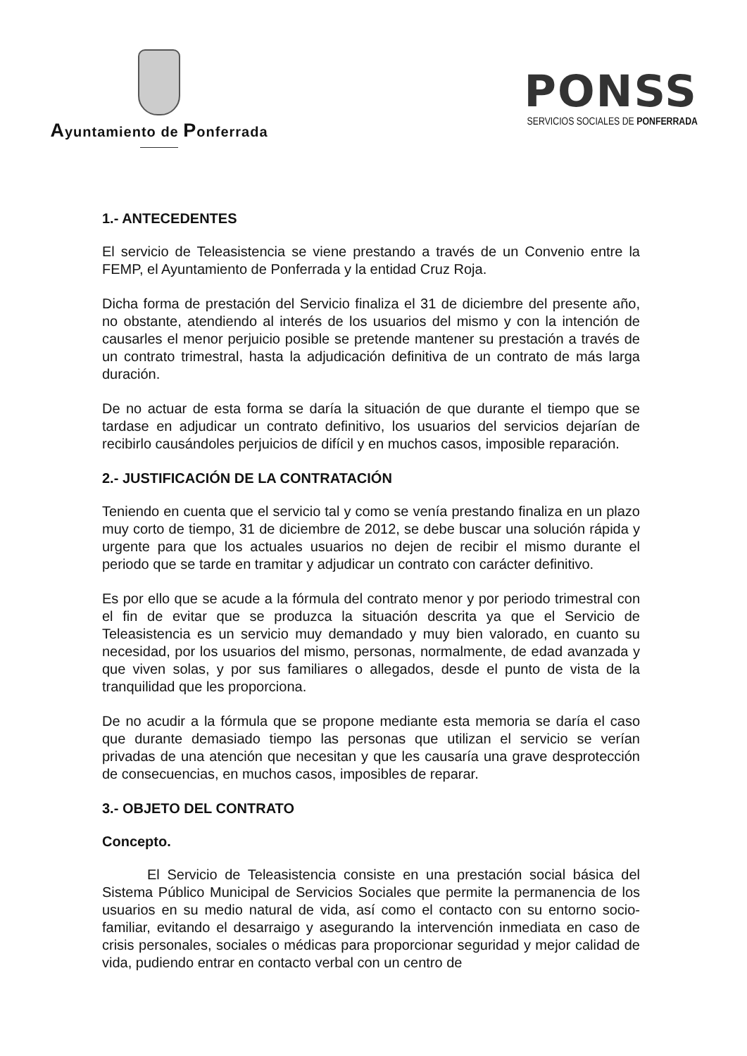Ayuntamiento de Ponferrada
PONSS
SERVICIOS SOCIALES DE PONFERRADA
1.- ANTECEDENTES
El servicio de Teleasistencia se viene prestando a través de un Convenio entre la FEMP, el Ayuntamiento de Ponferrada y la entidad Cruz Roja.
Dicha forma de prestación del Servicio finaliza el 31 de diciembre del presente año, no obstante, atendiendo al interés de los usuarios del mismo y con la intención de causarles el menor perjuicio posible se pretende mantener su prestación a través de un contrato trimestral, hasta la adjudicación definitiva de un contrato de más larga duración.
De no actuar de esta forma se daría la situación de que durante el tiempo que se tardase en adjudicar un contrato definitivo, los usuarios del servicios dejarían de recibirlo causándoles perjuicios de difícil y en muchos casos, imposible reparación.
2.- JUSTIFICACIÓN DE LA CONTRATACIÓN
Teniendo en cuenta que el servicio tal y como se venía prestando finaliza en un plazo muy corto de tiempo, 31 de diciembre de 2012, se debe buscar una solución rápida y urgente para que los actuales usuarios no dejen de recibir el mismo durante el periodo que se tarde en tramitar y adjudicar un contrato con carácter definitivo.
Es por ello que se acude a la fórmula del contrato menor y por periodo trimestral con el fin de evitar que se produzca la situación descrita ya que el Servicio de Teleasistencia es un servicio muy demandado y muy bien valorado, en cuanto su necesidad, por los usuarios del mismo, personas, normalmente, de edad avanzada y que viven solas, y por sus familiares o allegados, desde el punto de vista de la tranquilidad que les proporciona.
De no acudir a la fórmula que se propone mediante esta memoria se daría el caso que durante demasiado tiempo las personas que utilizan el servicio se verían privadas de una atención que necesitan y que les causaría una grave desprotección de consecuencias, en muchos casos, imposibles de reparar.
3.- OBJETO DEL CONTRATO
Concepto.
El Servicio de Teleasistencia consiste en una prestación social básica del Sistema Público Municipal de Servicios Sociales que permite la permanencia de los usuarios en su medio natural de vida, así como el contacto con su entorno socio-familiar, evitando el desarraigo y asegurando la intervención inmediata en caso de crisis personales, sociales o médicas para proporcionar seguridad y mejor calidad de vida, pudiendo entrar en contacto verbal con un centro de